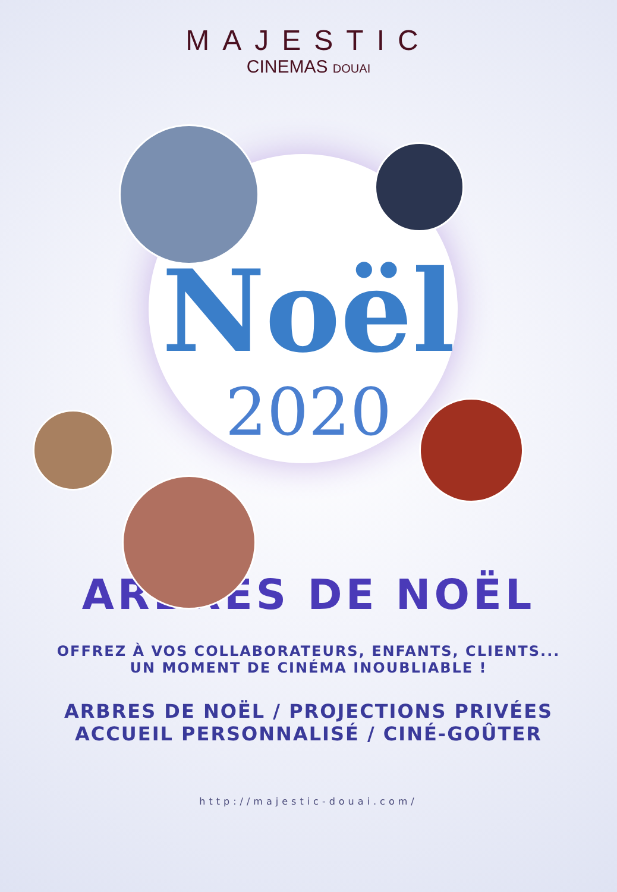MAJESTIC
CINEMAS DOUAI
Noël
2020
ARBRES DE NOËL
OFFREZ À VOS COLLABORATEURS, ENFANTS, CLIENTS...
UN MOMENT DE CINÉMA INOUBLIABLE !
ARBRES DE NOËL / PROJECTIONS PRIVÉES
ACCUEIL PERSONNALISÉ / CINÉ-GOÛTER
http://majestic-douai.com/